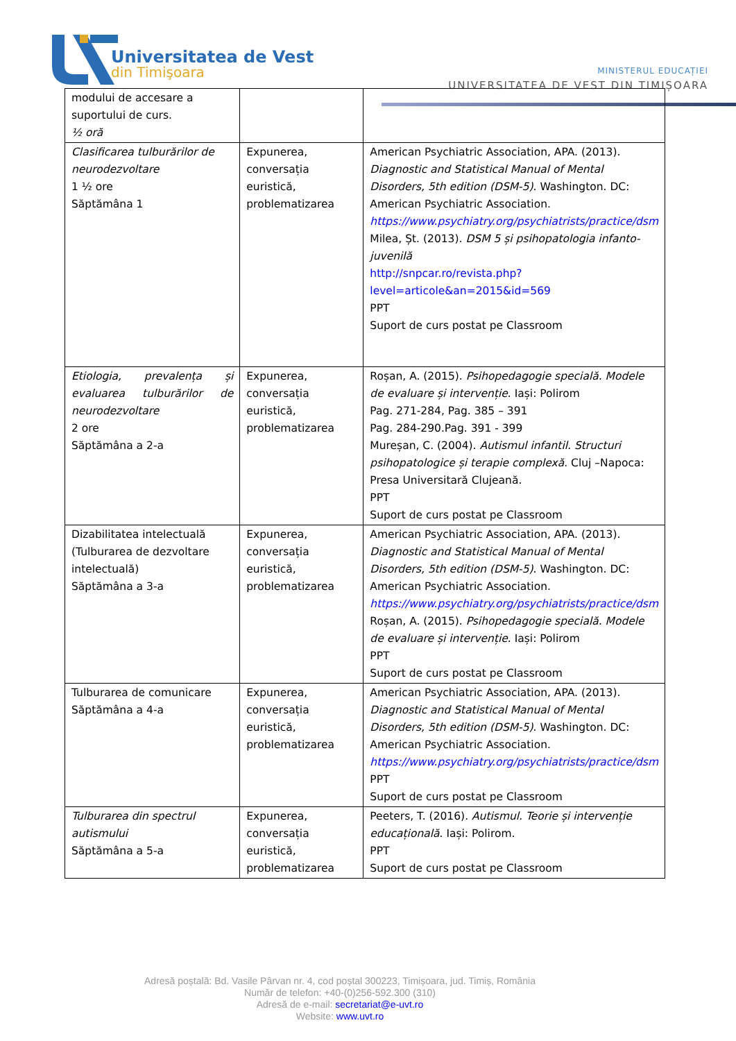Universitatea de Vest
din Timişoara MINISTERUL EDUCAȚIEI
UNIVERSITATEA DE VEST DIN TIMIȘOARA
| modului de accesare a suportului de curs. ½ oră | | |
| Clasificarea tulburărilor de neurodezvoltare 1 ½ ore Săptămâna 1 | Expunerea, conversația euristică, problematizarea | American Psychiatric Association, APA. (2013). Diagnostic and Statistical Manual of Mental Disorders, 5th edition (DSM-5) . Washington. DC: American Psychiatric Association. https://www.psychiatry.org/psychiatrists/practice/dsm Milea, Șt. (2013). DSM 5 și psihopatologia infanto-juvenilă http://snpcar.ro/revista.php?level=articole&an=2015&id=569 PPT Suport de curs postat pe Classroom |
| Etiologia, prevalența și evaluarea tulburărilor de neurodezvoltare 2 ore Săptămâna a 2-a | Expunerea, conversația euristică, problematizarea | Roșan, A. (2015). Psihopedagogie specială. Modele de evaluare și intervenție . Iași: Polirom Pag. 271-284, Pag. 385 – 391 Pag. 284-290.Pag. 391 - 399 Mureșan, C. (2004). Autismul infantil. Structuri psihopatologice și terapie complexă . Cluj –Napoca: Presa Universitară Clujeană. PPT Suport de curs postat pe Classroom |
| Dizabilitatea intelectuală (Tulburarea de dezvoltare intelectuală) Săptămâna a 3-a | Expunerea, conversația euristică, problematizarea | American Psychiatric Association, APA. (2013). Diagnostic and Statistical Manual of Mental Disorders, 5th edition (DSM-5) . Washington. DC: American Psychiatric Association. https://www.psychiatry.org/psychiatrists/practice/dsm Roșan, A. (2015). Psihopedagogie specială. Modele de evaluare și intervenție . Iași: Polirom PPT Suport de curs postat pe Classroom |
| Tulburarea de comunicare Săptămâna a 4-a | Expunerea, conversația euristică, problematizarea | American Psychiatric Association, APA. (2013). Diagnostic and Statistical Manual of Mental Disorders, 5th edition (DSM-5) . Washington. DC: American Psychiatric Association. https://www.psychiatry.org/psychiatrists/practice/dsm PPT Suport de curs postat pe Classroom |
| Tulburarea din spectrul autismului Săptămâna a 5-a | Expunerea, conversația euristică, problematizarea | Peeters, T. (2016). Autismul. Teorie și intervenție educațională . Iași: Polirom. PPT Suport de curs postat pe Classroom |
Adresă poștală: Bd. Vasile Pârvan nr. 4, cod poștal 300223, Timișoara, jud. Timiș, România
Număr de telefon: +40-(0)256-592.300 (310)
Adresă de e-mail: secretariat@e-uvt.ro
Website: www.uvt.ro